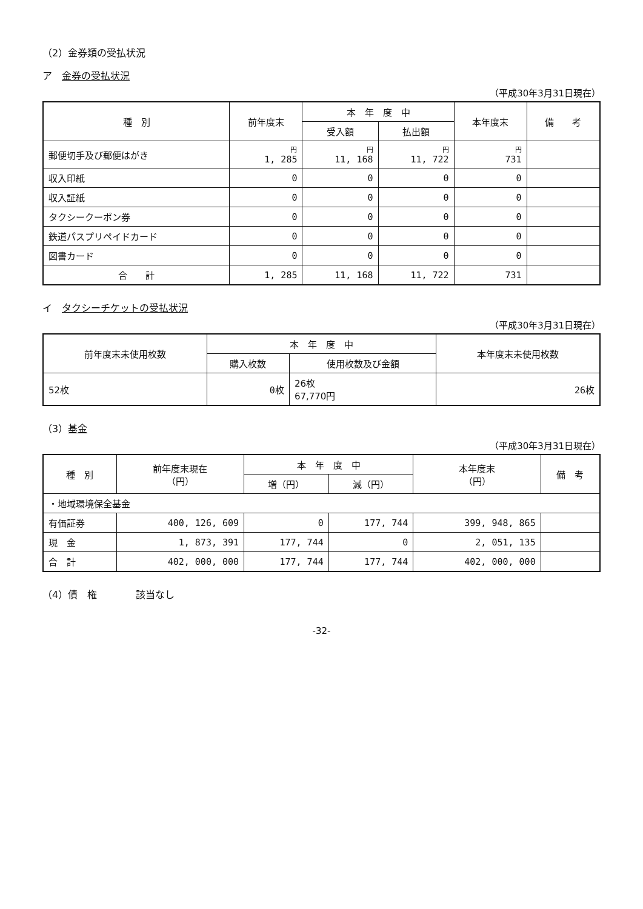（2）金券類の受払状況
ア　金券の受払状況
（平成30年3月31日現在）
| 種 別 | 前年度末 | 本 年 度 中 | | 本年度末 | 備 考 |
| --- | --- | --- | --- | --- | --- |
| | | 受入額 | 払出額 | | |
| 郵便切手及び郵便はがき | 円 1, 285 | 円 11, 168 | 円 11, 722 | 円 731 | |
| 収入印紙 | 0 | 0 | 0 | 0 | |
| 収入証紙 | 0 | 0 | 0 | 0 | |
| タクシークーポン券 | 0 | 0 | 0 | 0 | |
| 鉄道パスプリペイドカード | 0 | 0 | 0 | 0 | |
| 図書カード | 0 | 0 | 0 | 0 | |
| 合 計 | 1, 285 | 11, 168 | 11, 722 | 731 | |
イ　タクシーチケットの受払状況
（平成30年3月31日現在）
| 前年度末未使用枚数 | 本 年 度 中 | | 本年度末未使用枚数 |
| --- | --- | --- | --- |
| | 購入枚数 | 使用枚数及び金額 | |
| 52枚 | 0枚 | 26枚 67,770円 | 26枚 |
（3）基金
（平成30年3月31日現在）
| 種 別 | 前年度末現在 （円） | 本 年 度 中 | | 本年度末 （円） | 備 考 |
| --- | --- | --- | --- | --- | --- |
| | | 増（円） | 減（円） | | |
| ・地域環境保全基金 | | | | | |
| 有価証券 | 400, 126, 609 | 0 | 177, 744 | 399, 948, 865 | |
| 現 金 | 1, 873, 391 | 177, 744 | 0 | 2, 051, 135 | |
| 合 計 | 402, 000, 000 | 177, 744 | 177, 744 | 402, 000, 000 | |
（4）債　権　　　　該当なし
-32-